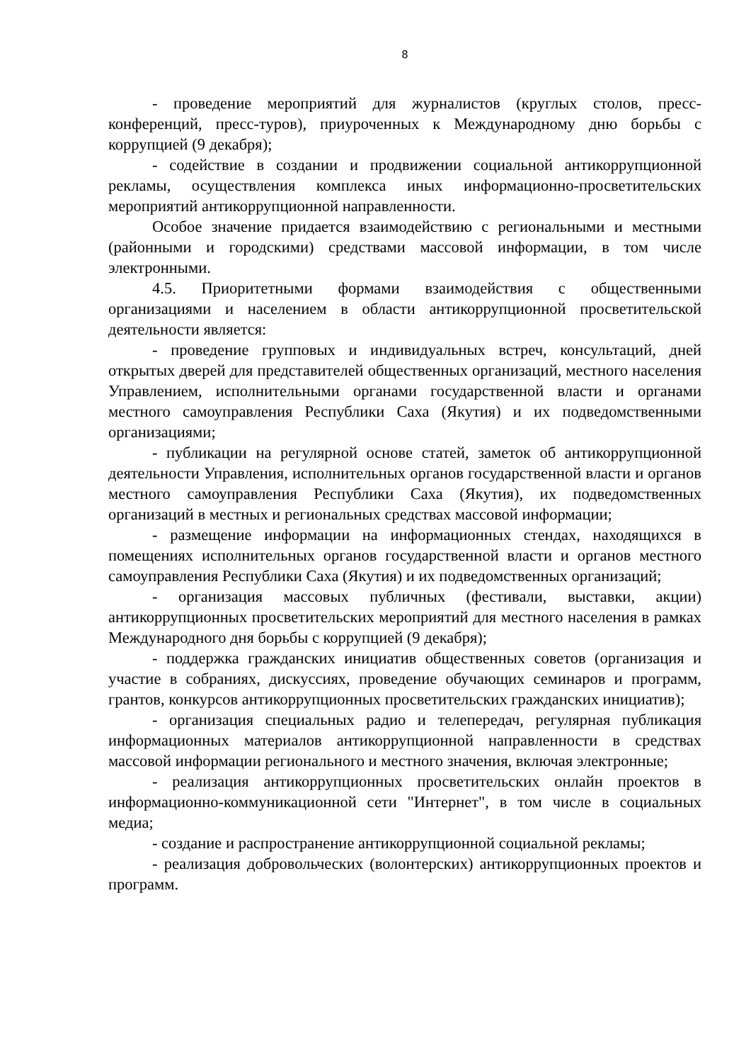8
- проведение мероприятий для журналистов (круглых столов, пресс-конференций, пресс-туров), приуроченных к Международному дню борьбы с коррупцией (9 декабря);
- содействие в создании и продвижении социальной антикоррупционной рекламы, осуществления комплекса иных информационно-просветительских мероприятий антикоррупционной направленности.
Особое значение придается взаимодействию с региональными и местными (районными и городскими) средствами массовой информации, в том числе электронными.
4.5. Приоритетными формами взаимодействия с общественными организациями и населением в области антикоррупционной просветительской деятельности является:
- проведение групповых и индивидуальных встреч, консультаций, дней открытых дверей для представителей общественных организаций, местного населения Управлением, исполнительными органами государственной власти и органами местного самоуправления Республики Саха (Якутия) и их подведомственными организациями;
- публикации на регулярной основе статей, заметок об антикоррупционной деятельности Управления, исполнительных органов государственной власти и органов местного самоуправления Республики Саха (Якутия), их подведомственных организаций в местных и региональных средствах массовой информации;
- размещение информации на информационных стендах, находящихся в помещениях исполнительных органов государственной власти и органов местного самоуправления Республики Саха (Якутия) и их подведомственных организаций;
- организация массовых публичных (фестивали, выставки, акции) антикоррупционных просветительских мероприятий для местного населения в рамках Международного дня борьбы с коррупцией (9 декабря);
- поддержка гражданских инициатив общественных советов (организация и участие в собраниях, дискуссиях, проведение обучающих семинаров и программ, грантов, конкурсов антикоррупционных просветительских гражданских инициатив);
- организация специальных радио и телепередач, регулярная публикация информационных материалов антикоррупционной направленности в средствах массовой информации регионального и местного значения, включая электронные;
- реализация антикоррупционных просветительских онлайн проектов в информационно-коммуникационной сети "Интернет", в том числе в социальных медиа;
- создание и распространение антикоррупционной социальной рекламы;
- реализация добровольческих (волонтерских) антикоррупционных проектов и программ.